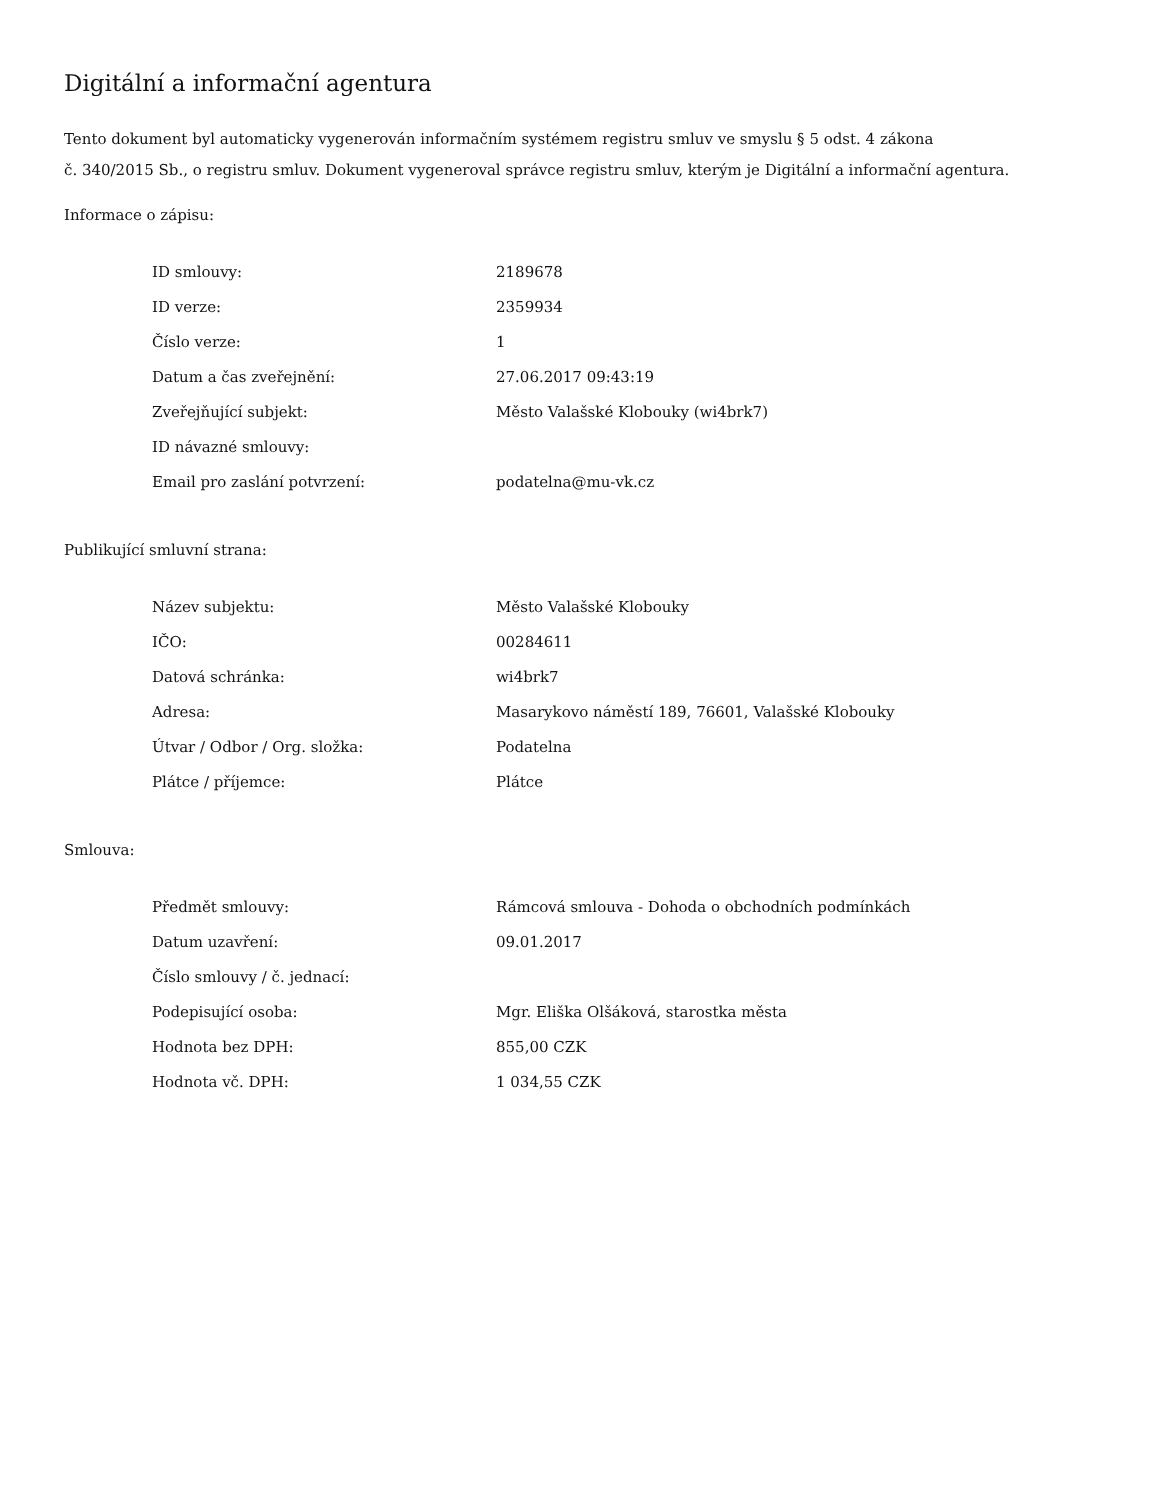Digitální a informační agentura
Tento dokument byl automaticky vygenerován informačním systémem registru smluv ve smyslu § 5 odst. 4 zákona
č. 340/2015 Sb., o registru smluv. Dokument vygeneroval správce registru smluv, kterým je Digitální a informační agentura.
Informace o zápisu:
| ID smlouvy: | 2189678 |
| ID verze: | 2359934 |
| Číslo verze: | 1 |
| Datum a čas zveřejnění: | 27.06.2017 09:43:19 |
| Zveřejňující subjekt: | Město Valašské Klobouky (wi4brk7) |
| ID návazné smlouvy: | |
| Email pro zaslání potvrzení: | podatelna@mu-vk.cz |
Publikující smluvní strana:
| Název subjektu: | Město Valašské Klobouky |
| IČO: | 00284611 |
| Datová schránka: | wi4brk7 |
| Adresa: | Masarykovo náměstí 189, 76601, Valašské Klobouky |
| Útvar / Odbor / Org. složka: | Podatelna |
| Plátce / příjemce: | Plátce |
Smlouva:
| Předmět smlouvy: | Rámcová smlouva - Dohoda o obchodních podmínkách |
| Datum uzavření: | 09.01.2017 |
| Číslo smlouvy / č. jednací: | |
| Podepisující osoba: | Mgr. Eliška Olšáková, starostka města |
| Hodnota bez DPH: | 855,00 CZK |
| Hodnota vč. DPH: | 1 034,55 CZK |